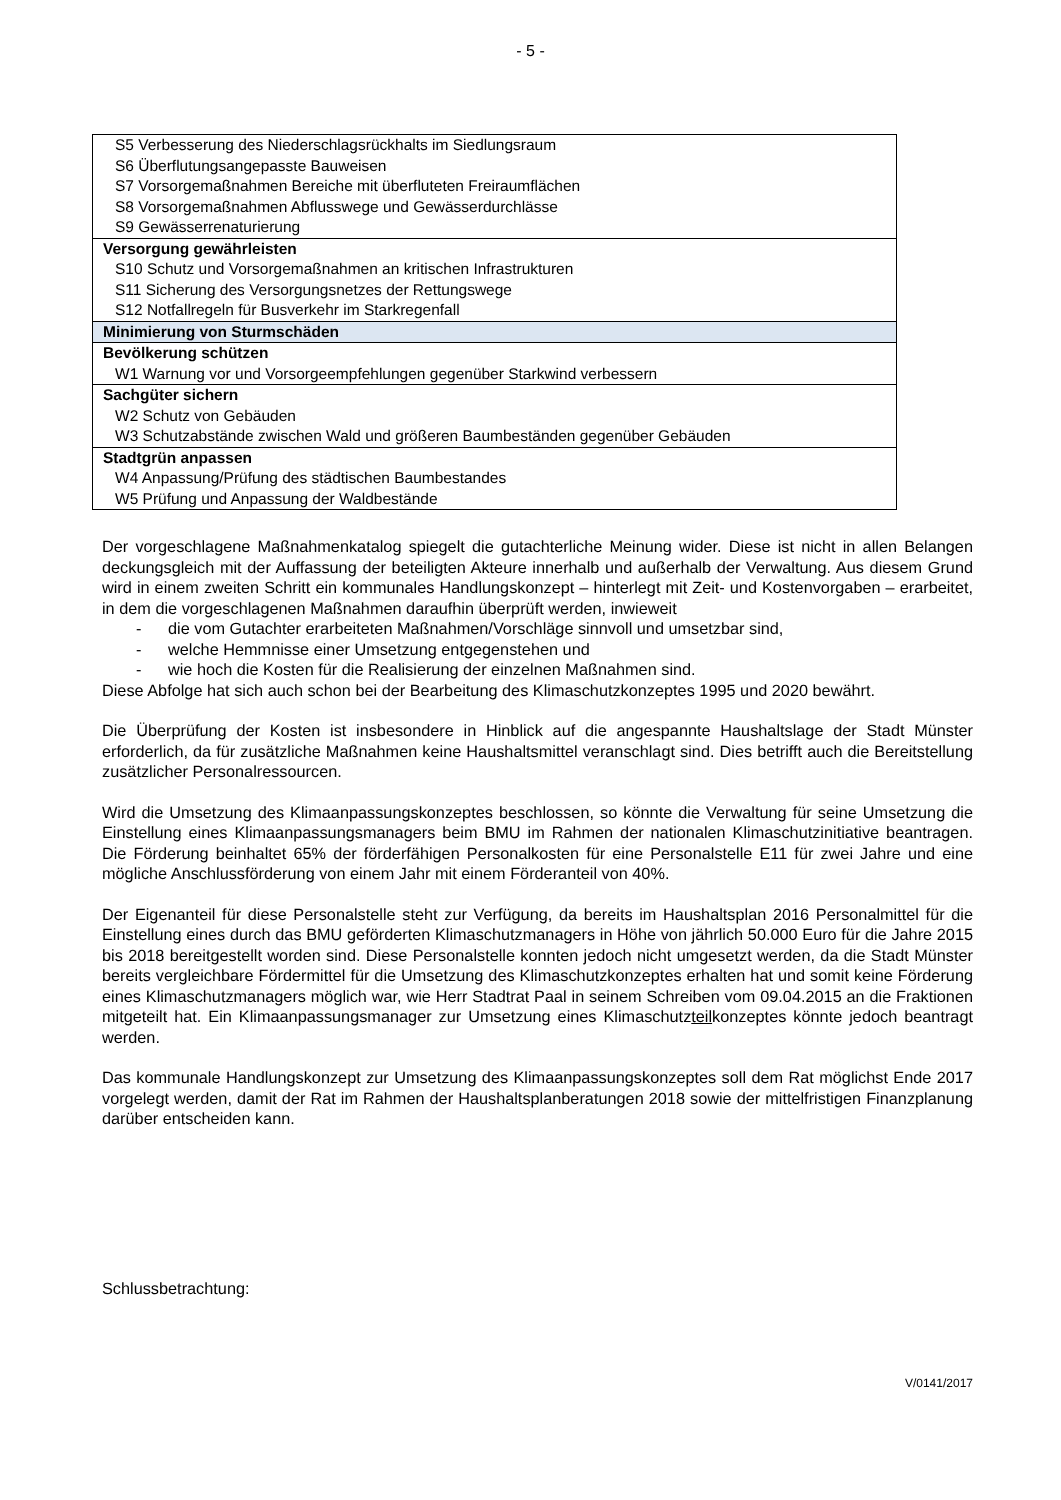- 5 -
| S5 Verbesserung des Niederschlagsrückhalts im Siedlungsraum |
| S6 Überflutungsangepasste Bauweisen |
| S7 Vorsorgemaßnahmen Bereiche mit überfluteten Freiraumflächen |
| S8 Vorsorgemaßnahmen Abflusswege und Gewässerdurchlässe |
| S9 Gewässerrenaturierung |
| Versorgung gewährleisten |
| S10 Schutz und Vorsorgemaßnahmen an kritischen Infrastrukturen |
| S11 Sicherung des Versorgungsnetzes der Rettungswege |
| S12 Notfallregeln für Busverkehr im Starkregenfall |
| Minimierung von Sturmschäden |
| Bevölkerung schützen |
| W1 Warnung vor und Vorsorgeempfehlungen gegenüber Starkwind verbessern |
| Sachgüter sichern |
| W2 Schutz von Gebäuden |
| W3 Schutzabstände zwischen Wald und größeren Baumbeständen gegenüber Gebäuden |
| Stadtgrün anpassen |
| W4 Anpassung/Prüfung des städtischen Baumbestandes |
| W5 Prüfung und Anpassung der Waldbestände |
Der vorgeschlagene Maßnahmenkatalog spiegelt die gutachterliche Meinung wider. Diese ist nicht in allen Belangen deckungsgleich mit der Auffassung der beteiligten Akteure innerhalb und außerhalb der Verwaltung. Aus diesem Grund wird in einem zweiten Schritt ein kommunales Handlungskonzept – hinterlegt mit Zeit- und Kostenvorgaben – erarbeitet, in dem die vorgeschlagenen Maßnahmen daraufhin überprüft werden, inwieweit
- die vom Gutachter erarbeiteten Maßnahmen/Vorschläge sinnvoll und umsetzbar sind,
- welche Hemmnisse einer Umsetzung entgegenstehen und
- wie hoch die Kosten für die Realisierung der einzelnen Maßnahmen sind.
Diese Abfolge hat sich auch schon bei der Bearbeitung des Klimaschutzkonzeptes 1995 und 2020 bewährt.
Die Überprüfung der Kosten ist insbesondere in Hinblick auf die angespannte Haushaltslage der Stadt Münster erforderlich, da für zusätzliche Maßnahmen keine Haushaltsmittel veranschlagt sind. Dies betrifft auch die Bereitstellung zusätzlicher Personalressourcen.
Wird die Umsetzung des Klimaanpassungskonzeptes beschlossen, so könnte die Verwaltung für seine Umsetzung die Einstellung eines Klimaanpassungsmanagers beim BMU im Rahmen der nationalen Klimaschutzinitiative beantragen. Die Förderung beinhaltet 65% der förderfähigen Personalkosten für eine Personalstelle E11 für zwei Jahre und eine mögliche Anschlussförderung von einem Jahr mit einem Förderanteil von 40%.
Der Eigenanteil für diese Personalstelle steht zur Verfügung, da bereits im Haushaltsplan 2016 Personalmittel für die Einstellung eines durch das BMU geförderten Klimaschutzmanagers in Höhe von jährlich 50.000 Euro für die Jahre 2015 bis 2018 bereitgestellt worden sind. Diese Personalstelle konnten jedoch nicht umgesetzt werden, da die Stadt Münster bereits vergleichbare Fördermittel für die Umsetzung des Klimaschutzkonzeptes erhalten hat und somit keine Förderung eines Klimaschutzmanagers möglich war, wie Herr Stadtrat Paal in seinem Schreiben vom 09.04.2015 an die Fraktionen mitgeteilt hat. Ein Klimaanpassungsmanager zur Umsetzung eines Klimaschutzteilkonzeptes könnte jedoch beantragt werden.
Das kommunale Handlungskonzept zur Umsetzung des Klimaanpassungskonzeptes soll dem Rat möglichst Ende 2017 vorgelegt werden, damit der Rat im Rahmen der Haushaltsplanberatungen 2018 sowie der mittelfristigen Finanzplanung darüber entscheiden kann.
Schlussbetrachtung:
V/0141/2017